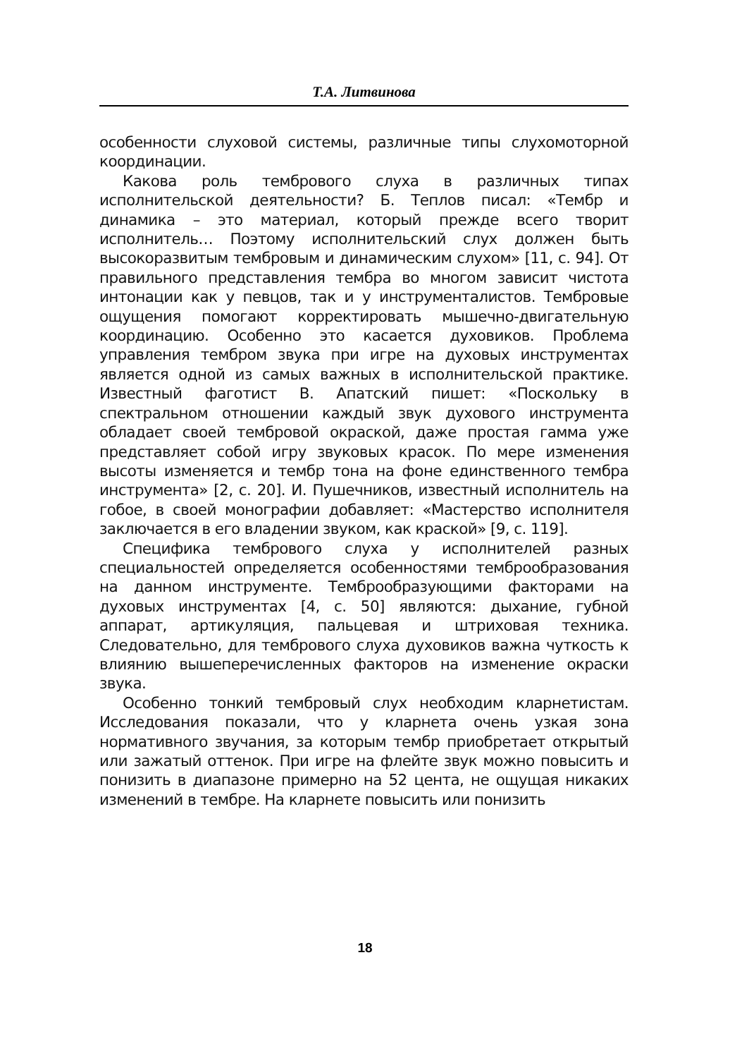Т.А. Литвинова
особенности слуховой системы, различные типы слухомоторной координации.
Какова роль тембрового слуха в различных типах исполнительской деятельности? Б. Теплов писал: «Тембр и динамика – это материал, который прежде всего творит исполнитель… Поэтому исполнительский слух должен быть высокоразвитым тембровым и динамическим слухом» [11, с. 94]. От правильного представления тембра во многом зависит чистота интонации как у певцов, так и у инструменталистов. Тембровые ощущения помогают корректировать мышечно-двигательную координацию. Особенно это касается духовиков. Проблема управления тембром звука при игре на духовых инструментах является одной из самых важных в исполнительской практике. Известный фаготист В. Апатский пишет: «Поскольку в спектральном отношении каждый звук духового инструмента обладает своей тембровой окраской, даже простая гамма уже представляет собой игру звуковых красок. По мере изменения высоты изменяется и тембр тона на фоне единственного тембра инструмента» [2, с. 20]. И. Пушечников, известный исполнитель на гобое, в своей монографии добавляет: «Мастерство исполнителя заключается в его владении звуком, как краской» [9, с. 119].
Специфика тембрового слуха у исполнителей разных специальностей определяется особенностями темброобразования на данном инструменте. Темброобразующими факторами на духовых инструментах [4, с. 50] являются: дыхание, губной аппарат, артикуляция, пальцевая и штриховая техника. Следовательно, для тембрового слуха духовиков важна чуткость к влиянию вышеперечисленных факторов на изменение окраски звука.
Особенно тонкий тембровый слух необходим кларнетистам. Исследования показали, что у кларнета очень узкая зона нормативного звучания, за которым тембр приобретает открытый или зажатый оттенок. При игре на флейте звук можно повысить и понизить в диапазоне примерно на 52 цента, не ощущая никаких изменений в тембре. На кларнете повысить или понизить
18